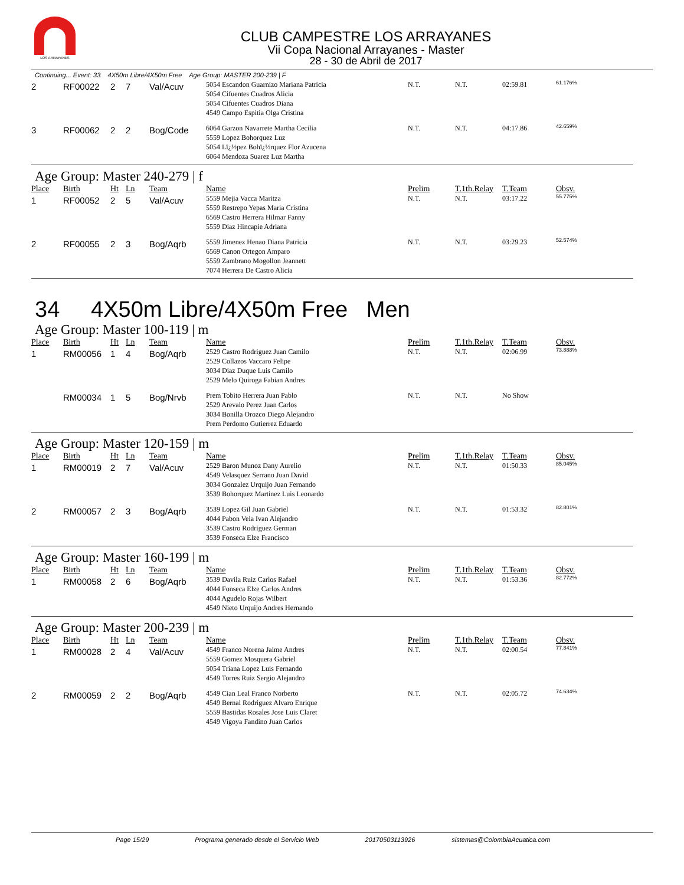LOS ARRAYANES
CLUB CAMPESTRE LOS ARRAYANES
Vii Copa Nacional Arrayanes - Master
28 - 30 de Abril de 2017
Continuing... Event: 33 4X50m Libre/4X50m Free Age Group: MASTER 200-239 | F
| 2 | RF00022 | 2 | 7 | Val/Acuv | 5054 Escandon Guarnizo Mariana Patricia 5054 Cifuentes Cuadros Alicia 5054 Cifuentes Cuadros Diana 4549 Campo Espitia Olga Cristina | N.T. | N.T. | 02:59.81 | 61.176% |
| 3 | RF00062 | 2 | 2 | Bog/Code | 6064 Garzon Navarrete Martha Cecilia 5559 Lopez Bohorquez Luz 5054 Lï¿½pez Bohï¿½rquez Flor Azucena 6064 Mendoza Suarez Luz Martha | N.T. | N.T. | 04:17.86 | 42.659% |
Age Group: Master 240-279 | f
| Place | Birth | Ht | Ln | Team | Name | Prelim | T.1th.Relay | T.Team | Obsv. |
| --- | --- | --- | --- | --- | --- | --- | --- | --- | --- |
| 1 | RF00052 | 2 | 5 | Val/Acuv | 5559 Mejia Vacca Maritza 5559 Restrepo Yepas Maria Cristina 6569 Castro Herrera Hilmar Fanny 5559 Diaz Hincapie Adriana | N.T. | N.T. | 03:17.22 | 55.775% |
| 2 | RF00055 | 2 | 3 | Bog/Aqrb | 5559 Jimenez Henao Diana Patricia 6569 Canon Ortegon Amparo 5559 Zambrano Mogollon Jeannett 7074 Herrera De Castro Alicia | N.T. | N.T. | 03:29.23 | 52.574% |
34 4X50m Libre/4X50m Free Men
Age Group: Master 100-119 | m
| Place | Birth | Ht | Ln | Team | Name | Prelim | T.1th.Relay | T.Team | Obsv. |
| --- | --- | --- | --- | --- | --- | --- | --- | --- | --- |
| 1 | RM00056 | 1 | 4 | Bog/Aqrb | 2529 Castro Rodriguez Juan Camilo 2529 Collazos Vaccaro Felipe 3034 Diaz Duque Luis Camilo 2529 Melo Quiroga Fabian Andres | N.T. | N.T. | 02:06.99 | 73.888% |
| | RM00034 | 1 | 5 | Bog/Nrvb | Prem Tobito Herrera Juan Pablo 2529 Arevalo Perez Juan Carlos 3034 Bonilla Orozco Diego Alejandro Prem Perdomo Gutierrez Eduardo | N.T. | N.T. | No Show | |
Age Group: Master 120-159 | m
| Place | Birth | Ht | Ln | Team | Name | Prelim | T.1th.Relay | T.Team | Obsv. |
| --- | --- | --- | --- | --- | --- | --- | --- | --- | --- |
| 1 | RM00019 | 2 | 7 | Val/Acuv | 2529 Baron Munoz Dany Aurelio 4549 Velasquez Serrano Juan David 3034 Gonzalez Urquijo Juan Fernando 3539 Bohorquez Martinez Luis Leonardo | N.T. | N.T. | 01:50.33 | 85.045% |
| 2 | RM00057 | 2 | 3 | Bog/Aqrb | 3539 Lopez Gil Juan Gabriel 4044 Pabon Vela Ivan Alejandro 3539 Castro Rodriguez German 3539 Fonseca Elze Francisco | N.T. | N.T. | 01:53.32 | 82.801% |
Age Group: Master 160-199 | m
| Place | Birth | Ht | Ln | Team | Name | Prelim | T.1th.Relay | T.Team | Obsv. |
| --- | --- | --- | --- | --- | --- | --- | --- | --- | --- |
| 1 | RM00058 | 2 | 6 | Bog/Aqrb | 3539 Davila Ruiz Carlos Rafael 4044 Fonseca Elze Carlos Andres 4044 Agudelo Rojas Wilbert 4549 Nieto Urquijo Andres Hernando | N.T. | N.T. | 01:53.36 | 82.772% |
Age Group: Master 200-239 | m
| Place | Birth | Ht | Ln | Team | Name | Prelim | T.1th.Relay | T.Team | Obsv. |
| --- | --- | --- | --- | --- | --- | --- | --- | --- | --- |
| 1 | RM00028 | 2 | 4 | Val/Acuv | 4549 Franco Norena Jaime Andres 5559 Gomez Mosquera Gabriel 5054 Triana Lopez Luis Fernando 4549 Torres Ruiz Sergio Alejandro | N.T. | N.T. | 02:00.54 | 77.841% |
| 2 | RM00059 | 2 | 2 | Bog/Aqrb | 4549 Cian Leal Franco Norberto 4549 Bernal Rodriguez Alvaro Enrique 5559 Bastidas Rosales Jose Luis Claret 4549 Vigoya Fandino Juan Carlos | N.T. | N.T. | 02:05.72 | 74.634% |
Page 15/29 Programa generado desde el Servicio Web 20170503113926 sistemas@ColombiaAcuatica.com